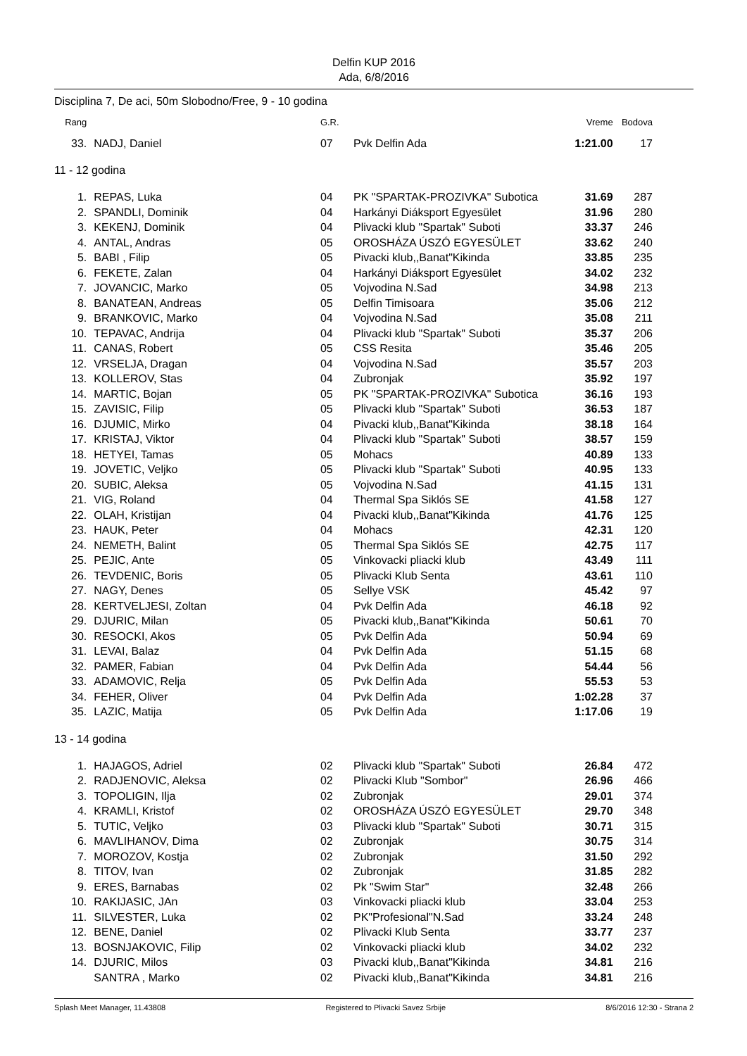Delfin KUP 2016
Ada, 6/8/2016
Disciplina 7, De aci, 50m Slobodno/Free, 9 - 10 godina
| Rang | | G.R. | | Vreme | Bodova |
| --- | --- | --- | --- | --- | --- |
| 33. | NADJ, Daniel | 07 | Pvk Delfin Ada | 1:21.00 | 17 |
| 11 - 12 godina | | | | | |
| 1. | REPAS, Luka | 04 | PK "SPARTAK-PROZIVKA" Subotica | 31.69 | 287 |
| 2. | SPANDLI, Dominik | 04 | Harkányi Diáksport Egyesület | 31.96 | 280 |
| 3. | KEKENJ, Dominik | 04 | Plivacki klub "Spartak" Suboti | 33.37 | 246 |
| 4. | ANTAL, Andras | 05 | OROSHÁZA ÚSZÓ EGYESÜLET | 33.62 | 240 |
| 5. | BABI , Filip | 05 | Pivacki klub,,Banat"Kikinda | 33.85 | 235 |
| 6. | FEKETE, Zalan | 04 | Harkányi Diáksport Egyesület | 34.02 | 232 |
| 7. | JOVANCIC, Marko | 05 | Vojvodina N.Sad | 34.98 | 213 |
| 8. | BANATEAN, Andreas | 05 | Delfin Timisoara | 35.06 | 212 |
| 9. | BRANKOVIC, Marko | 04 | Vojvodina N.Sad | 35.08 | 211 |
| 10. | TEPAVAC, Andrija | 04 | Plivacki klub "Spartak" Suboti | 35.37 | 206 |
| 11. | CANAS, Robert | 05 | CSS Resita | 35.46 | 205 |
| 12. | VRSELJA, Dragan | 04 | Vojvodina N.Sad | 35.57 | 203 |
| 13. | KOLLEROV, Stas | 04 | Zubronjak | 35.92 | 197 |
| 14. | MARTIC, Bojan | 05 | PK "SPARTAK-PROZIVKA" Subotica | 36.16 | 193 |
| 15. | ZAVISIC, Filip | 05 | Plivacki klub "Spartak" Suboti | 36.53 | 187 |
| 16. | DJUMIC, Mirko | 04 | Pivacki klub,,Banat"Kikinda | 38.18 | 164 |
| 17. | KRISTAJ, Viktor | 04 | Plivacki klub "Spartak" Suboti | 38.57 | 159 |
| 18. | HETYEI, Tamas | 05 | Mohacs | 40.89 | 133 |
| 19. | JOVETIC, Veljko | 05 | Plivacki klub "Spartak" Suboti | 40.95 | 133 |
| 20. | SUBIC, Aleksa | 05 | Vojvodina N.Sad | 41.15 | 131 |
| 21. | VIG, Roland | 04 | Thermal Spa Siklós SE | 41.58 | 127 |
| 22. | OLAH, Kristijan | 04 | Pivacki klub,,Banat"Kikinda | 41.76 | 125 |
| 23. | HAUK, Peter | 04 | Mohacs | 42.31 | 120 |
| 24. | NEMETH, Balint | 05 | Thermal Spa Siklós SE | 42.75 | 117 |
| 25. | PEJIC, Ante | 05 | Vinkovacki pliacki klub | 43.49 | 111 |
| 26. | TEVDENIC, Boris | 05 | Plivacki Klub Senta | 43.61 | 110 |
| 27. | NAGY, Denes | 05 | Sellye VSK | 45.42 | 97 |
| 28. | KERTVELJESI, Zoltan | 04 | Pvk Delfin Ada | 46.18 | 92 |
| 29. | DJURIC, Milan | 05 | Pivacki klub,,Banat"Kikinda | 50.61 | 70 |
| 30. | RESOCKI, Akos | 05 | Pvk Delfin Ada | 50.94 | 69 |
| 31. | LEVAI, Balaz | 04 | Pvk Delfin Ada | 51.15 | 68 |
| 32. | PAMER, Fabian | 04 | Pvk Delfin Ada | 54.44 | 56 |
| 33. | ADAMOVIC, Relja | 05 | Pvk Delfin Ada | 55.53 | 53 |
| 34. | FEHER, Oliver | 04 | Pvk Delfin Ada | 1:02.28 | 37 |
| 35. | LAZIC, Matija | 05 | Pvk Delfin Ada | 1:17.06 | 19 |
| 13 - 14 godina | | | | | |
| 1. | HAJAGOS, Adriel | 02 | Plivacki klub "Spartak" Suboti | 26.84 | 472 |
| 2. | RADJENOVIC, Aleksa | 02 | Plivacki Klub "Sombor" | 26.96 | 466 |
| 3. | TOPOLIGIN, Ilja | 02 | Zubronjak | 29.01 | 374 |
| 4. | KRAMLI, Kristof | 02 | OROSHÁZA ÚSZÓ EGYESÜLET | 29.70 | 348 |
| 5. | TUTIC, Veljko | 03 | Plivacki klub "Spartak" Suboti | 30.71 | 315 |
| 6. | MAVLIHANOV, Dima | 02 | Zubronjak | 30.75 | 314 |
| 7. | MOROZOV, Kostja | 02 | Zubronjak | 31.50 | 292 |
| 8. | TITOV, Ivan | 02 | Zubronjak | 31.85 | 282 |
| 9. | ERES, Barnabas | 02 | Pk "Swim Star" | 32.48 | 266 |
| 10. | RAKIJASIC, JAn | 03 | Vinkovacki pliacki klub | 33.04 | 253 |
| 11. | SILVESTER, Luka | 02 | PK"Profesional"N.Sad | 33.24 | 248 |
| 12. | BENE, Daniel | 02 | Plivacki Klub Senta | 33.77 | 237 |
| 13. | BOSNJAKOVIC, Filip | 02 | Vinkovacki pliacki klub | 34.02 | 232 |
| 14. | DJURIC, Milos | 03 | Pivacki klub,,Banat"Kikinda | 34.81 | 216 |
| | SANTRA , Marko | 02 | Pivacki klub,,Banat"Kikinda | 34.81 | 216 |
Splash Meet Manager, 11.43808 Registered to Plivacki Savez Srbije 8/6/2016 12:30 - Strana 2